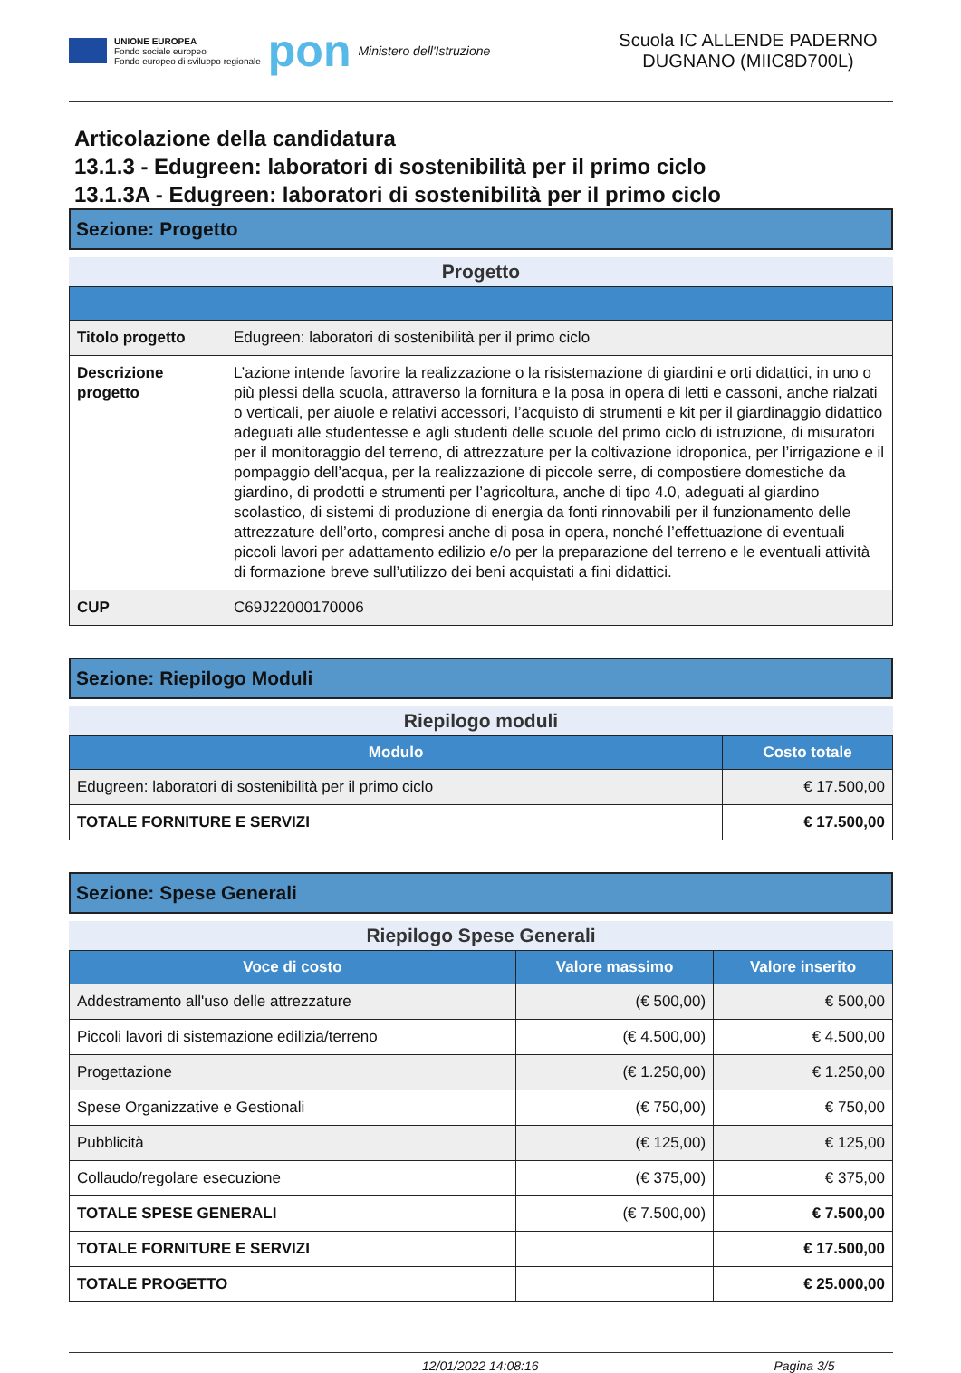UNIONE EUROPEA
Fondo sociale europeo
Fondo europeo di sviluppo regionale
pon
Ministero dell'Istruzione
Scuola IC ALLENDE PADERNO DUGNANO (MIIC8D700L)
Articolazione della candidatura
13.1.3 - Edugreen: laboratori di sostenibilità per il primo ciclo
13.1.3A - Edugreen: laboratori di sostenibilità per il primo ciclo
Sezione: Progetto
Progetto
| Titolo progetto | Edugreen: laboratori di sostenibilità per il primo ciclo |
| Descrizione progetto | L’azione intende favorire la realizzazione o la risistemazione di giardini e orti didattici, in uno o più plessi della scuola, attraverso la fornitura e la posa in opera di letti e cassoni, anche rialzati o verticali, per aiuole e relativi accessori, l’acquisto di strumenti e kit per il giardinaggio didattico adeguati alle studentesse e agli studenti delle scuole del primo ciclo di istruzione, di misuratori per il monitoraggio del terreno, di attrezzature per la coltivazione idroponica, per l’irrigazione e il pompaggio dell’acqua, per la realizzazione di piccole serre, di compostiere domestiche da giardino, di prodotti e strumenti per l’agricoltura, anche di tipo 4.0, adeguati al giardino scolastico, di sistemi di produzione di energia da fonti rinnovabili per il funzionamento delle attrezzature dell’orto, compresi anche di posa in opera, nonché l’effettuazione di eventuali piccoli lavori per adattamento edilizio e/o per la preparazione del terreno e le eventuali attività di formazione breve sull’utilizzo dei beni acquistati a fini didattici. |
| CUP | C69J22000170006 |
Sezione: Riepilogo Moduli
Riepilogo moduli
| Modulo | Costo totale |
| --- | --- |
| Edugreen: laboratori di sostenibilità per il primo ciclo | € 17.500,00 |
| TOTALE FORNITURE E SERVIZI | € 17.500,00 |
Sezione: Spese Generali
Riepilogo Spese Generali
| Voce di costo | Valore massimo | Valore inserito |
| --- | --- | --- |
| Addestramento all'uso delle attrezzature | (€ 500,00) | € 500,00 |
| Piccoli lavori di sistemazione edilizia/terreno | (€ 4.500,00) | € 4.500,00 |
| Progettazione | (€ 1.250,00) | € 1.250,00 |
| Spese Organizzative e Gestionali | (€ 750,00) | € 750,00 |
| Pubblicità | (€ 125,00) | € 125,00 |
| Collaudo/regolare esecuzione | (€ 375,00) | € 375,00 |
| TOTALE SPESE GENERALI | (€ 7.500,00) | € 7.500,00 |
| TOTALE FORNITURE E SERVIZI | | € 17.500,00 |
| TOTALE PROGETTO | | € 25.000,00 |
12/01/2022 14:08:16 Pagina 3/5